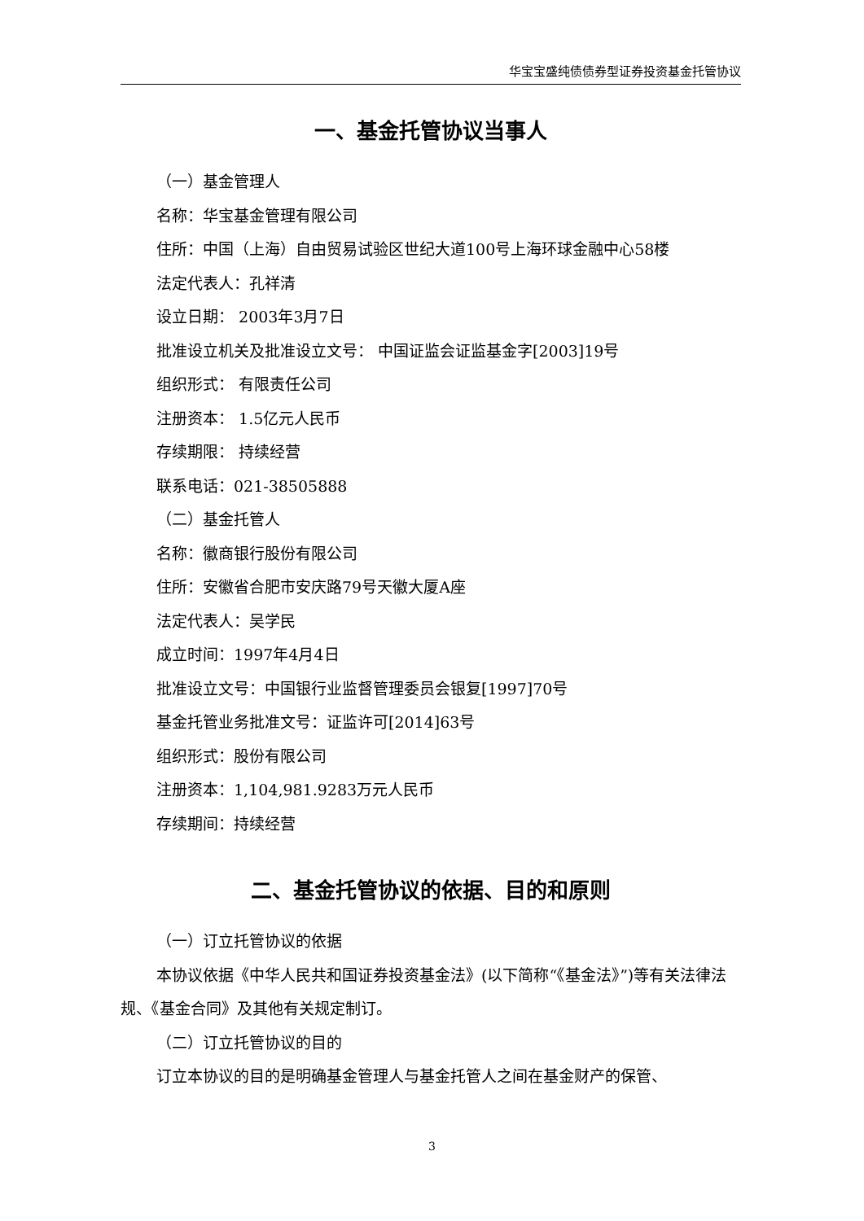华宝宝盛纯债债券型证券投资基金托管协议
一、基金托管协议当事人
（一）基金管理人
名称：华宝基金管理有限公司
住所：中国（上海）自由贸易试验区世纪大道100号上海环球金融中心58楼
法定代表人：孔祥清
设立日期： 2003年3月7日
批准设立机关及批准设立文号： 中国证监会证监基金字[2003]19号
组织形式： 有限责任公司
注册资本： 1.5亿元人民币
存续期限： 持续经营
联系电话：021-38505888
（二）基金托管人
名称：徽商银行股份有限公司
住所：安徽省合肥市安庆路79号天徽大厦A座
法定代表人：吴学民
成立时间：1997年4月4日
批准设立文号：中国银行业监督管理委员会银复[1997]70号
基金托管业务批准文号：证监许可[2014]63号
组织形式：股份有限公司
注册资本：1,104,981.9283万元人民币
存续期间：持续经营
二、基金托管协议的依据、目的和原则
（一）订立托管协议的依据
本协议依据《中华人民共和国证券投资基金法》(以下简称“《基金法》”)等有关法律法规、《基金合同》及其他有关规定制订。
（二）订立托管协议的目的
订立本协议的目的是明确基金管理人与基金托管人之间在基金财产的保管、
3